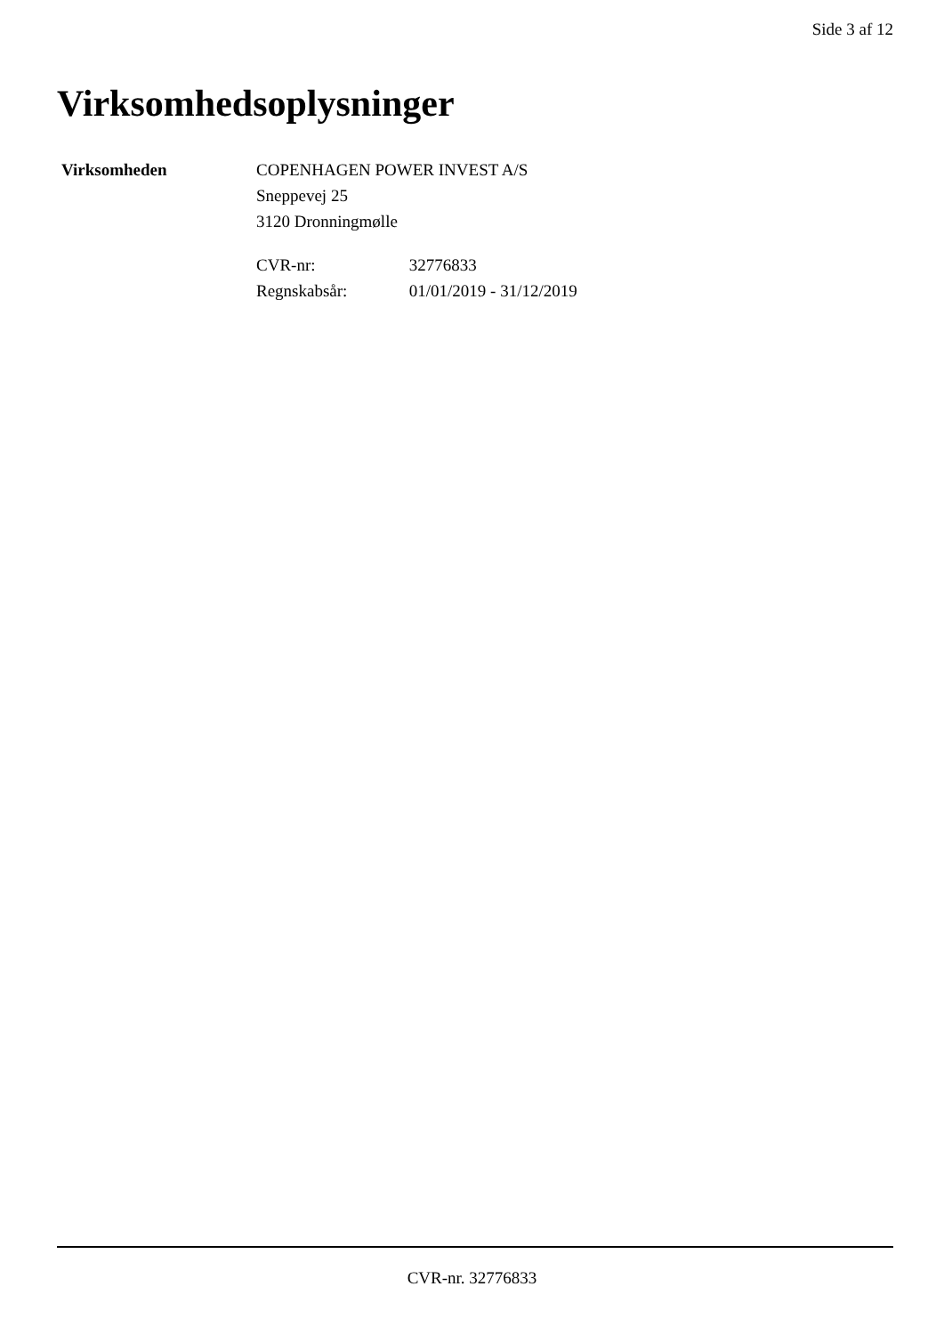Side 3 af 12
Virksomhedsoplysninger
Virksomheden COPENHAGEN POWER INVEST A/S
Sneppevej 25
3120 Dronningmølle
CVR-nr: 32776833
Regnskabsår: 01/01/2019 - 31/12/2019
CVR-nr. 32776833